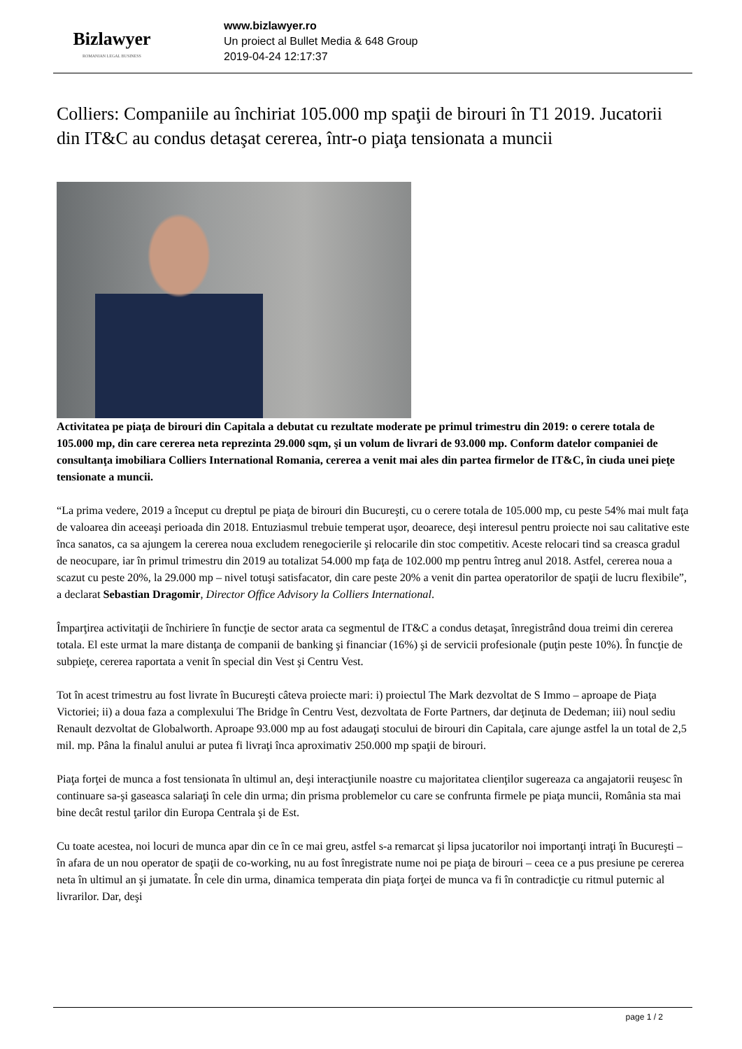Bizlawyer
ROMANIAN LEGAL BUSINESS
www.bizlawyer.ro
Un proiect al Bullet Media & 648 Group
2019-04-24 12:17:37
Colliers: Companiile au închiriat 105.000 mp spaţii de birouri în T1 2019. Jucatorii din IT&C au condus detaşat cererea, într-o piaţa tensionata a muncii
Activitatea pe piaţa de birouri din Capitala a debutat cu rezultate moderate pe primul trimestru din 2019: o cerere totala de 105.000 mp, din care cererea neta reprezinta 29.000 sqm, şi un volum de livrari de 93.000 mp. Conform datelor companiei de consultanţa imobiliara Colliers International Romania, cererea a venit mai ales din partea firmelor de IT&C, în ciuda unei pieţe tensionate a muncii.
“La prima vedere, 2019 a început cu dreptul pe piaţa de birouri din Bucureşti, cu o cerere totala de 105.000 mp, cu peste 54% mai mult faţa de valoarea din aceeaşi perioada din 2018. Entuziasmul trebuie temperat uşor, deoarece, deşi interesul pentru proiecte noi sau calitative este înca sanatos, ca sa ajungem la cererea noua excludem renegocierile şi relocarile din stoc competitiv. Aceste relocari tind sa creasca gradul de neocupare, iar în primul trimestru din 2019 au totalizat 54.000 mp faţa de 102.000 mp pentru întreg anul 2018. Astfel, cererea noua a scazut cu peste 20%, la 29.000 mp – nivel totuşi satisfacator, din care peste 20% a venit din partea operatorilor de spaţii de lucru flexibile”, a declarat Sebastian Dragomir, Director Office Advisory la Colliers International.
Împarţirea activitaţii de închiriere în funcţie de sector arata ca segmentul de IT&C a condus detaşat, înregistrând doua treimi din cererea totala. El este urmat la mare distanţa de companii de banking şi financiar (16%) şi de servicii profesionale (puţin peste 10%). În funcţie de subpieţe, cererea raportata a venit în special din Vest şi Centru Vest.
Tot în acest trimestru au fost livrate în Bucureşti câteva proiecte mari: i) proiectul The Mark dezvoltat de S Immo – aproape de Piaţa Victoriei; ii) a doua faza a complexului The Bridge în Centru Vest, dezvoltata de Forte Partners, dar deţinuta de Dedeman; iii) noul sediu Renault dezvoltat de Globalworth. Aproape 93.000 mp au fost adaugaţi stocului de birouri din Capitala, care ajunge astfel la un total de 2,5 mil. mp. Pâna la finalul anului ar putea fi livraţi înca aproximativ 250.000 mp spaţii de birouri.
Piaţa forţei de munca a fost tensionata în ultimul an, deşi interacţiunile noastre cu majoritatea clienţilor sugereaza ca angajatorii reuşesc în continuare sa-şi gaseasca salariaţi în cele din urma; din prisma problemelor cu care se confrunta firmele pe piaţa muncii, România sta mai bine decât restul ţarilor din Europa Centrala şi de Est.
Cu toate acestea, noi locuri de munca apar din ce în ce mai greu, astfel s-a remarcat şi lipsa jucatorilor noi importanţi intraţi în Bucureşti – în afara de un nou operator de spaţii de co-working, nu au fost înregistrate nume noi pe piaţa de birouri – ceea ce a pus presiune pe cererea neta în ultimul an şi jumatate. În cele din urma, dinamica temperata din piaţa forţei de munca va fi în contradicţie cu ritmul puternic al livrarilor. Dar, deşi
page 1 / 2